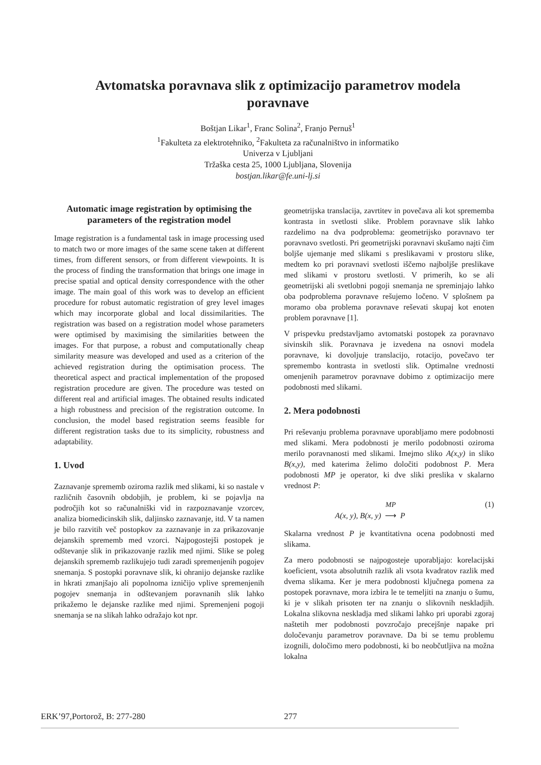Avtomatska poravnava slik z optimizacijo parametrov modela poravnave
Boštjan Likar<sup>1</sup>, Franc Solina<sup>2</sup>, Franjo Pernuš<sup>1</sup>
<sup>1</sup> Fakulteta za elektrotehniko, <sup>2</sup>Fakulteta za računalništvo in informatiko
Univerza v Ljubljani
Tržaška cesta 25, 1000 Ljubljana, Slovenija
bostjan.likar@fe.uni-lj.si
Automatic image registration by optimising the parameters of the registration model
Image registration is a fundamental task in image processing used to match two or more images of the same scene taken at different times, from different sensors, or from different viewpoints. It is the process of finding the transformation that brings one image in precise spatial and optical density correspondence with the other image. The main goal of this work was to develop an efficient procedure for robust automatic registration of grey level images which may incorporate global and local dissimilarities. The registration was based on a registration model whose parameters were optimised by maximising the similarities between the images. For that purpose, a robust and computationally cheap similarity measure was developed and used as a criterion of the achieved registration during the optimisation process. The theoretical aspect and practical implementation of the proposed registration procedure are given. The procedure was tested on different real and artificial images. The obtained results indicated a high robustness and precision of the registration outcome. In conclusion, the model based registration seems feasible for different registration tasks due to its simplicity, robustness and adaptability.
1. Uvod
Zaznavanje sprememb oziroma razlik med slikami, ki so nastale v različnih časovnih obdobjih, je problem, ki se pojavlja na področjih kot so računalniški vid in razpoznavanje vzorcev, analiza biomedicinskih slik, daljinsko zaznavanje, itd. V ta namen je bilo razvitih več postopkov za zaznavanje in za prikazovanje dejanskih sprememb med vzorci. Najpogostejši postopek je odštevanje slik in prikazovanje razlik med njimi. Slike se poleg dejanskih sprememb razlikujejo tudi zaradi spremenjenih pogojev snemanja. S postopki poravnave slik, ki ohranijo dejanske razlike in hkrati zmanjšajo ali popolnoma izničijo vplive spremenjenih pogojev snemanja in odštevanjem poravnanih slik lahko prikažemo le dejanske razlike med njimi. Spremenjeni pogoji snemanja se na slikah lahko odražajo kot npr.
geometrijska translacija, zavrtitev in povečava ali kot sprememba kontrasta in svetlosti slike. Problem poravnave slik lahko razdelimo na dva podproblema: geometrijsko poravnavo ter poravnavo svetlosti. Pri geometrijski poravnavi skušamo najti čim boljše ujemanje med slikami s preslikavami v prostoru slike, medtem ko pri poravnavi svetlosti iščemo najboljše preslikave med slikami v prostoru svetlosti. V primerih, ko se ali geometrijski ali svetlobni pogoji snemanja ne spreminjajo lahko oba podproblema poravnave rešujemo ločeno. V splošnem pa moramo oba problema poravnave reševati skupaj kot enoten problem poravnave [1].
V prispevku predstavljamo avtomatski postopek za poravnavo sivinskih slik. Poravnava je izvedena na osnovi modela poravnave, ki dovoljuje translacijo, rotacijo, povečavo ter spremembo kontrasta in svetlosti slik. Optimalne vrednosti omenjenih parametrov poravnave dobimo z optimizacijo mere podobnosti med slikami.
2. Mera podobnosti
Pri reševanju problema poravnave uporabljamo mere podobnosti med slikami. Mera podobnosti je merilo podobnosti oziroma merilo poravnanosti med slikami. Imejmo sliko A(x,y) in sliko B(x,y), med katerima želimo določiti podobnost P. Mera podobnosti MP je operator, ki dve sliki preslika v skalarno vrednost P:
A(x, y), B(x, y) MP
⟶ P (1)
Skalarna vrednost P je kvantitativna ocena podobnosti med slikama.
Za mero podobnosti se najpogosteje uporabljajo: korelacijski koeficient, vsota absolutnih razlik ali vsota kvadratov razlik med dvema slikama. Ker je mera podobnosti ključnega pomena za postopek poravnave, mora izbira le te temeljiti na znanju o šumu, ki je v slikah prisoten ter na znanju o slikovnih neskladjih. Lokalna slikovna neskladja med slikami lahko pri uporabi zgoraj naštetih mer podobnosti povzročajo precejšnje napake pri določevanju parametrov poravnave. Da bi se temu problemu izognili, določimo mero podobnosti, ki bo neobčutljiva na možna lokalna
ERK’97,Portorož, B: 277-280 277